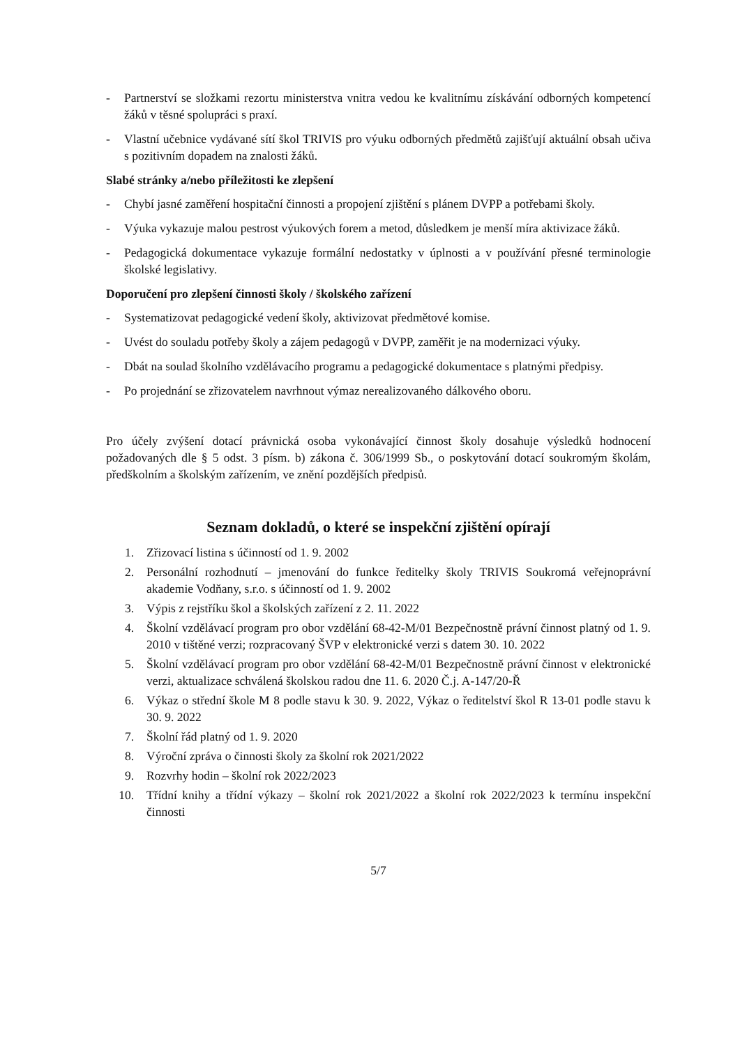- Partnerství se složkami rezortu ministerstva vnitra vedou ke kvalitnímu získávání odborných kompetencí žáků v těsné spolupráci s praxí.
- Vlastní učebnice vydávané sítí škol TRIVIS pro výuku odborných předmětů zajišťují aktuální obsah učiva s pozitivním dopadem na znalosti žáků.
Slabé stránky a/nebo příležitosti ke zlepšení
- Chybí jasné zaměření hospitační činnosti a propojení zjištění s plánem DVPP a potřebami školy.
- Výuka vykazuje malou pestrost výukových forem a metod, důsledkem je menší míra aktivizace žáků.
- Pedagogická dokumentace vykazuje formální nedostatky v úplnosti a v používání přesné terminologie školské legislativy.
Doporučení pro zlepšení činnosti školy / školského zařízení
- Systematizovat pedagogické vedení školy, aktivizovat předmětové komise.
- Uvést do souladu potřeby školy a zájem pedagogů v DVPP, zaměřit je na modernizaci výuky.
- Dbát na soulad školního vzdělávacího programu a pedagogické dokumentace s platnými předpisy.
- Po projednání se zřizovatelem navrhnout výmaz nerealizovaného dálkového oboru.
Pro účely zvýšení dotací právnická osoba vykonávající činnost školy dosahuje výsledků hodnocení požadovaných dle § 5 odst. 3 písm. b) zákona č. 306/1999 Sb., o poskytování dotací soukromým školám, předškolním a školským zařízením, ve znění pozdějších předpisů.
Seznam dokladů, o které se inspekční zjištění opírají
1. Zřizovací listina s účinností od 1. 9. 2002
2. Personální rozhodnutí – jmenování do funkce ředitelky školy TRIVIS Soukromá veřejnoprávní akademie Vodňany, s.r.o. s účinností od 1. 9. 2002
3. Výpis z rejstříku škol a školských zařízení z 2. 11. 2022
4. Školní vzdělávací program pro obor vzdělání 68-42-M/01 Bezpečnostně právní činnost platný od 1. 9. 2010 v tištěné verzi; rozpracovaný ŠVP v elektronické verzi s datem 30. 10. 2022
5. Školní vzdělávací program pro obor vzdělání 68-42-M/01 Bezpečnostně právní činnost v elektronické verzi, aktualizace schválená školskou radou dne 11. 6. 2020 Č.j. A-147/20-Ř
6. Výkaz o střední škole M 8 podle stavu k 30. 9. 2022, Výkaz o ředitelství škol R 13-01 podle stavu k 30. 9. 2022
7. Školní řád platný od 1. 9. 2020
8. Výroční zpráva o činnosti školy za školní rok 2021/2022
9. Rozvrhy hodin – školní rok 2022/2023
10. Třídní knihy a třídní výkazy – školní rok 2021/2022 a školní rok 2022/2023 k termínu inspekční činnosti
5/7